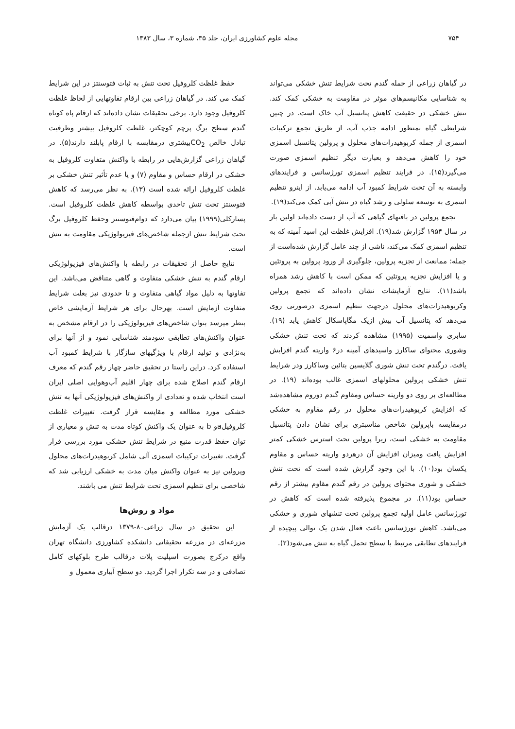۷۵۴ مجله علوم کشاورزی ایران، جلد ۳۵، شماره ۳، سال ۱۳۸۳
در گیاهان زراعی از جمله گندم تحت شرایط تنش خشکی می‌تواند به شناسایی مکانیسم‌های موثر در مقاومت به خشکی کمک کند. تنش خشکی در حقیقت کاهش پتانسیل آب خاک است. در چنین شرایطی گیاه بمنظور ادامه جذب آب، از طریق تجمع ترکیبات اسمزی از جمله کربوهیدرات‌های محلول و پرولین پتانسیل اسمزی خود را کاهش می‌دهد و بعبارت دیگر تنظیم اسمزی صورت می‌گیرد(۱۵). در فرایند تنظیم اسمزی تورژسانس و فرایندهای وابسته به آن تحت شرایط کمبود آب ادامه می‌یابد. از اینرو تنظیم اسمزی به توسعه سلولی و رشد گیاه در تنش آبی کمک می‌کند(۱۹).
تجمع پرولین در بافتهای گیاهی که آب از دست داده‌اند اولین بار در سال ۱۹۵۴ گزارش شد(۱۹). افزایش غلظت این اسید آمینه که به تنظیم اسمزی کمک می‌کند، ناشی از چند عامل گزارش شده‌است از جمله: ممانعت از تجزیه پرولین، جلوگیری از ورود پرولین به پروتئین و یا افزایش تجزیه پروتئین که ممکن است با کاهش رشد همراه باشد(۱۱). نتایج آزمایشات نشان داده‌اند که تجمع پرولین وکربوهیدرات‌های محلول درجهت تنظیم اسمزی درصورتی روی می‌دهد که پتانسیل آب بیش ازیک مگاپاسکال کاهش یابد (۱۹). سابری واسمیت (۱۹۹۵) مشاهده کردند که تحت تنش خشکی وشوری محتوای ساکارز واسیدهای آمینه در۶ واریته گندم افزایش یافت. درگندم تحت تنش شوری گلایسین بتائین وساکارز ودر شرایط تنش خشکی پرولین محلولهای اسمزی غالب بوده‌اند (۱۹). در مطالعه‌ای بر روی دو واریته حساس ومقاوم گندم دوروم مشاهده‌شد که افزایش کربوهیدرات‌های محلول در رقم مقاوم به خشکی درمقایسه باپرولین شاخص مناسبتری برای نشان دادن پتانسیل مقاومت به خشکی است، زیرا پرولین تحت استرس خشکی کمتر افزایش یافت ومیزان افزایش آن درهردو واریته حساس و مقاوم یکسان بود(۱۰). با این وجود گزارش شده است که تحت تنش خشکی و شوری محتوای پرولین در رقم گندم مقاوم بیشتر از رقم حساس بود(۱۱). در مجموع پذیرفته شده است که کاهش در تورژسانس عامل اولیه تجمع پرولین تحت تنشهای شوری و خشکی می‌باشد. کاهش تورژسانس باعث فعال شدن یک توالی پیچیده از فرایندهای تطابقی مرتبط با سطح تحمل گیاه به تنش می‌شود(۲).
حفظ غلظت کلروفیل تحت تنش به ثبات فتوسنتز در این شرایط کمک می کند. در گیاهان زراعی بین ارقام تفاوتهایی از لحاظ غلظت کلروفیل وجود دارد. برخی تحقیقات نشان داده‌اند که ارقام پاه کوتاه گندم سطح برگ پرچم کوچکتر، غلظت کلروفیل بیشتر وظرفیت تبادل خالص CO<sub>2</sub>بیشتری درمقایسه با ارقام پابلند دارند(۵). در گیاهان زراعی گزارش‌هایی در رابطه با واکنش متفاوت کلروفیل به خشکی در ارقام حساس و مقاوم (۷) و یا عدم تأثیر تنش خشکی بر غلظت کلروفیل ارائه شده است (۱۳). به نظر می‌رسد که کاهش فتوسنتز تحت تنش تاحدی بواسطه کاهش غلظت کلروفیل است. پسارکلی(۱۹۹۹) بیان می‌دارد که دوام‌فتوسنتز وحفظ کلروفیل برگ تحت شرایط تنش ازجمله شاخص‌های فیزیولوژیکی مقاومت به تنش است.
نتایج حاصل از تحقیقات در رابطه با واکنش‌های فیزیولوژیکی ارقام گندم به تنش خشکی متفاوت و گاهی متناقض می‌باشد. این تفاوتها به دلیل مواد گیاهی متفاوت و تا حدودی نیز بعلت شرایط متفاوت آزمایش است. بهرحال برای هر شرایط آزمایشی خاص بنظر میرسد بتوان شاخص‌های فیزیولوژیکی را در ارقام مشخص به عنوان واکنش‌های تطابقی سودمند شناسایی نمود و از آنها برای به‌نژادی و تولید ارقام با ویژگیهای سازگار با شرایط کمبود آب استفاده کرد. دراین راستا در تحقیق حاضر چهار رقم گندم که معرف ارقام گندم اصلاح شده برای چهار اقلیم آب‌وهوایی اصلی ایران است انتخاب شده و تعدادی از واکنش‌های فیزیولوژیکی آنها به تنش خشکی مورد مطالعه و مقایسه قرار گرفت. تغییرات غلظت کلروفیلaو b به عنوان یک واکنش کوتاه مدت به تنش و معیاری از توان حفظ قدرت منبع در شرایط تنش خشکی مورد بررسی قرار گرفت. تغییرات ترکیبات اسمزی آلی شامل کربوهیدرات‌های محلول وپرولین نیز به عنوان واکنش میان مدت به خشکی ارزیابی شد که شاخصی برای تنظیم اسمزی تحت شرایط تنش می باشند.
مواد و روش‌ها
این تحقیق در سال زراعی۸۰-۱۳۷۹ درقالب یک آزمایش مزرعه‌ای در مزرعه تحقیقاتی دانشکده کشاورزی دانشگاه تهران واقع درکرج بصورت اسپلیت پلات درقالب طرح بلوکهای کامل تصادفی و در سه تکرار اجرا گردید. دو سطح آبیاری معمول و